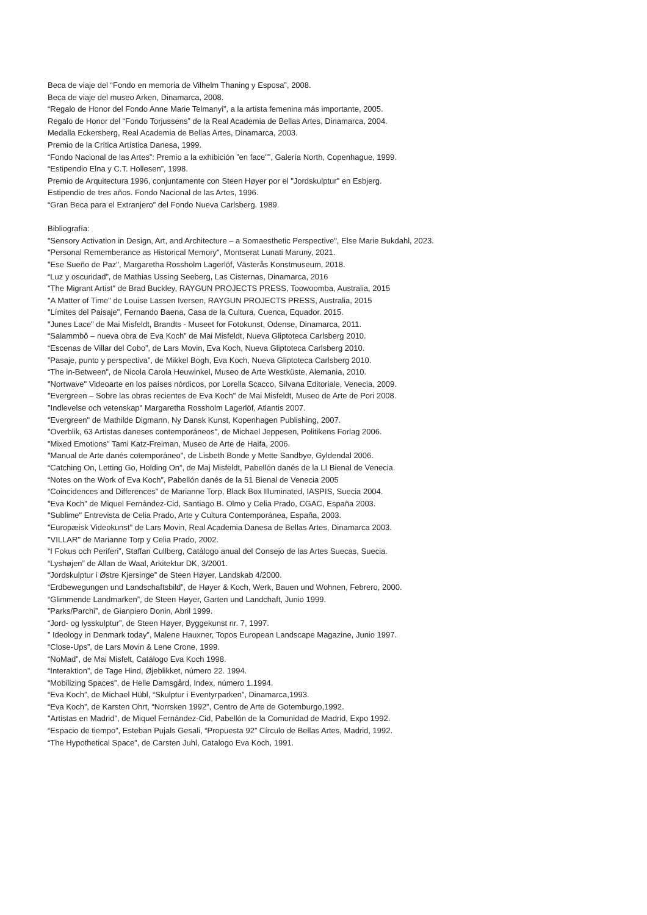Beca de viaje del “Fondo en memoria de Vilhelm Thaning y Esposa”, 2008.
Beca de viaje del museo Arken, Dinamarca, 2008.
“Regalo de Honor del Fondo Anne Marie Telmanyi”, a la artista femenina más importante, 2005.
Regalo de Honor del “Fondo Torjussens” de la Real Academia de Bellas Artes, Dinamarca, 2004.
Medalla Eckersberg, Real Academia de Bellas Artes, Dinamarca, 2003.
Premio de la Crítica Artística Danesa, 1999.
“Fondo Nacional de las Artes”: Premio a la exhibición ”en face"”, Galería North, Copenhague, 1999.
“Estipendio Elna y C.T. Hollesen”, 1998.
Premio de Arquitectura 1996, conjuntamente con Steen Høyer por el "Jordskulptur" en Esbjerg.
Estipendio de tres años. Fondo Nacional de las Artes, 1996.
“Gran Beca para el Extranjero” del Fondo Nueva Carlsberg. 1989.
Bibliografía:
"Sensory Activation in Design, Art, and Architecture – a Somaesthetic Perspective", Else Marie Bukdahl, 2023.
"Personal Rememberance as Historical Memory", Montserat Lunati Maruny, 2021.
"Ese Sueño de Paz", Margaretha Rossholm Lagerlöf, Västerås Konstmuseum, 2018.
“Luz y oscuridad”, de Mathias Ussing Seeberg, Las Cisternas, Dinamarca, 2016
"The Migrant Artist" de Brad Buckley, RAYGUN PROJECTS PRESS, Toowoomba, Australia, 2015
"A Matter of Time" de Louise Lassen Iversen, RAYGUN PROJECTS PRESS, Australia, 2015
"Límites del Paisaje", Fernando Baena, Casa de la Cultura, Cuenca, Equador. 2015.
"Junes Lace" de Mai Misfeldt, Brandts - Museet for Fotokunst, Odense, Dinamarca, 2011.
“Salammbô – nueva obra de Eva Koch” de Mai Misfeldt, Nueva Gliptoteca Carlsberg 2010.
“Escenas de Villar del Cobo”, de Lars Movin, Eva Koch, Nueva Gliptoteca Carlsberg 2010.
”Pasaje, punto y perspectiva”, de Mikkel Bogh, Eva Koch, Nueva Gliptoteca Carlsberg 2010.
“The in-Between”, de Nicola Carola Heuwinkel, Museo de Arte Westküste, Alemania, 2010.
"Nortwave" Videoarte en los países nórdicos, por Lorella Scacco, Silvana Editoriale, Venecia, 2009.
"Evergreen – Sobre las obras recientes de Eva Koch" de Mai Misfeldt, Museo de Arte de Pori 2008.
"Indlevelse och vetenskap" Margaretha Rossholm Lagerlöf, Atlantis 2007.
"Evergreen" de Mathilde Digmann, Ny Dansk Kunst, Kopenhagen Publishing, 2007.
"Overblik, 63 Artistas daneses contemporáneos", de Michael Jeppesen, Politikens Forlag 2006.
"Mixed Emotions" Tami Katz-Freiman, Museo de Arte de Haifa, 2006.
"Manual de Arte danés cotemporáneo", de Lisbeth Bonde y Mette Sandbye, Gyldendal 2006.
“Catching On, Letting Go, Holding On”, de Maj Misfeldt, Pabellón danés de la LI Bienal de Venecia.
“Notes on the Work of Eva Koch”, Pabellón danés de la 51 Bienal de Venecia 2005
“Coincidences and Differences” de Marianne Torp, Black Box Illuminated, IASPIS, Suecia 2004.
"Eva Koch" de Miquel Fernández-Cid, Santiago B. Olmo y Celia Prado, CGAC, España 2003.
"Sublime" Entrevista de Celia Prado, Arte y Cultura Contemporánea, España, 2003.
"Europæisk Videokunst" de Lars Movin, Real Academia Danesa de Bellas Artes, Dinamarca 2003.
"VILLAR" de Marianne Torp y Celia Prado, 2002.
“I Fokus och Periferi”, Staffan Cullberg, Catálogo anual del Consejo de las Artes Suecas, Suecia.
“Lyshøjen” de Allan de Waal, Arkitektur DK, 3/2001.
“Jordskulptur i Østre Kjersinge” de Steen Høyer, Landskab 4/2000.
“Erdbewegungen und Landschaftsbild”, de Høyer & Koch, Werk, Bauen und Wohnen, Febrero, 2000.
“Glimmende Landmarken”, de Steen Høyer, Garten und Landchaft, Junio 1999.
”Parks/Parchi”, de Gianpiero Donin, Abril 1999.
“Jord- og lysskulptur”, de Steen Høyer, Byggekunst nr. 7, 1997.
” Ideology in Denmark today”, Malene Hauxner, Topos European Landscape Magazine, Junio 1997.
“Close-Ups”, de Lars Movin & Lene Crone, 1999.
“NoMad”, de Mai Misfelt, Catálogo Eva Koch 1998.
“Interaktion”, de Tage Hind, Øjeblikket, número 22. 1994.
“Mobilizing Spaces”, de Helle Damsgård, Index, número 1.1994.
“Eva Koch”, de Michael Hübl, “Skulptur i Eventyrparken”, Dinamarca,1993.
“Eva Koch”, de Karsten Ohrt, “Norrsken 1992”, Centro de Arte de Gotemburgo,1992.
"Artistas en Madrid", de Miquel Fernández-Cid, Pabellón de la Comunidad de Madrid, Expo 1992.
“Espacio de tiempo”, Esteban Pujals Gesali, “Propuesta 92” Círculo de Bellas Artes, Madrid, 1992.
“The Hypothetical Space”, de Carsten Juhl, Catalogo Eva Koch, 1991.